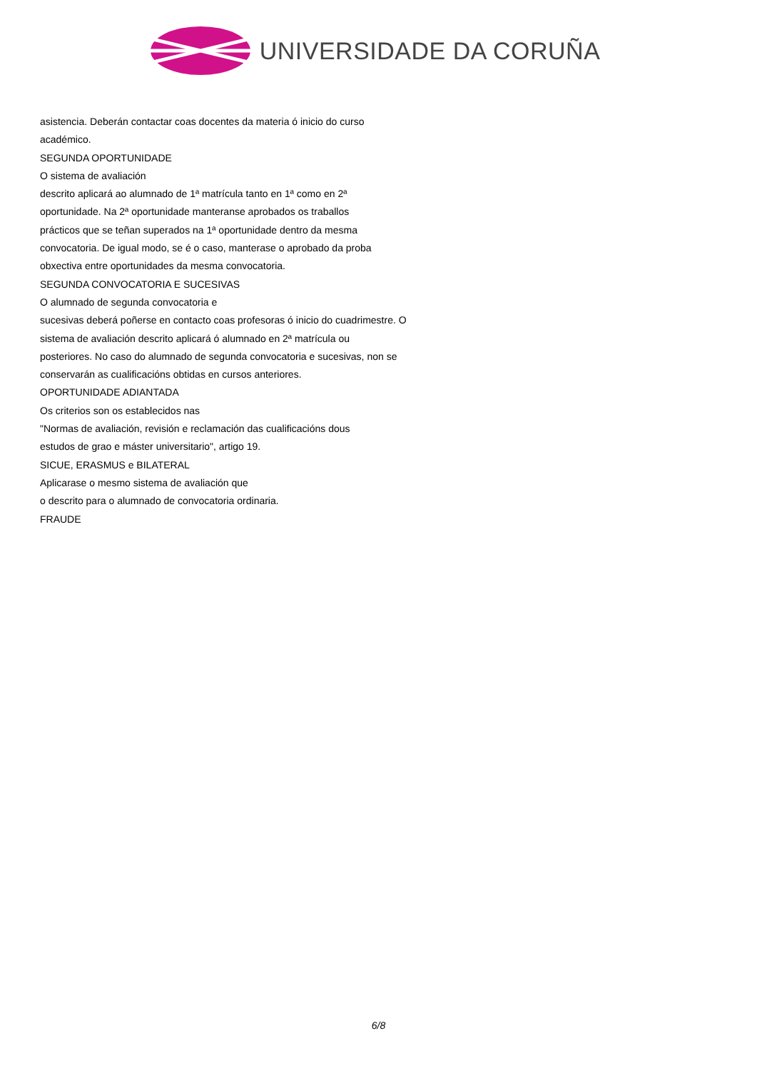UNIVERSIDADE DA CORUÑA
asistencia. Deberán contactar coas docentes da materia ó inicio do curso
académico.
SEGUNDA OPORTUNIDADE
O sistema de avaliación
descrito aplicará ao alumnado de 1ª matrícula tanto en 1ª como en 2ª
oportunidade. Na 2ª oportunidade manteranse aprobados os traballos
prácticos que se teñan superados na 1ª oportunidade dentro da mesma
convocatoria. De igual modo, se é o caso, manterase o aprobado da proba
obxectiva entre oportunidades da mesma convocatoria.
SEGUNDA CONVOCATORIA E SUCESIVAS
O alumnado de segunda convocatoria e
sucesivas deberá poñerse en contacto coas profesoras ó inicio do cuadrimestre. O
sistema de avaliación descrito aplicará ó alumnado en 2ª matrícula ou
posteriores. No caso do alumnado de segunda convocatoria e sucesivas, non se
conservarán as cualificacións obtidas en cursos anteriores.
OPORTUNIDADE ADIANTADA
Os criterios son os establecidos nas
"Normas de avaliación, revisión e reclamación das cualificacións dous
estudos de grao e máster universitario", artigo 19.
SICUE, ERASMUS e BILATERAL
Aplicarase o mesmo sistema de avaliación que
o descrito para o alumnado de convocatoria ordinaria.
FRAUDE
6/8